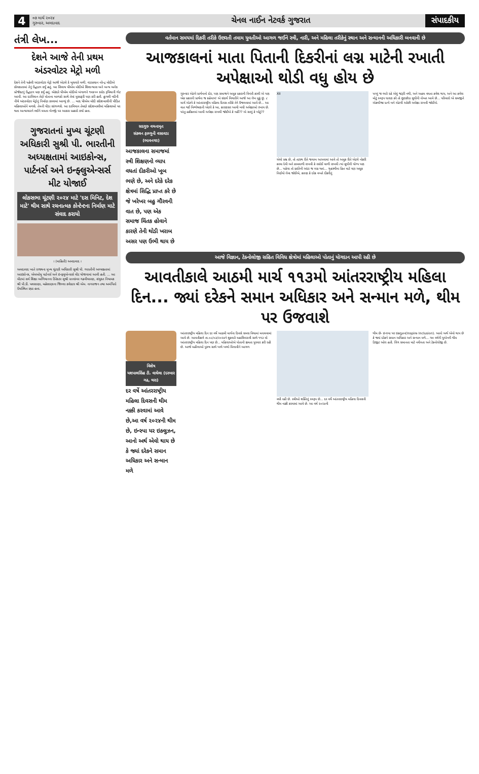4
૦૭ માર્ચ ૨૦૨૪
ગુરુવાર, અમદાવાદ
ચેનલ નાઈન નેટવર્ક ગુજરાત સંપાદકીય
તંત્રી લેખ...
દેશને આજે તેની પ્રથમ અંડરવોટર મેટ્રો મળી
દેશને તેની પહેલી અંડરવોટર મેટ્રો આજે એટલે કે બુધવારે મળી. વડાપ્રધાન નરેન્દ્ર મોદીએ કોલકાતામાં તેનું ઉદ્ઘાટન કર્યું હતું. આ સિવાય પીએમ મોદીએ શિલાન્યાસ અને અન્ય અનેક પ્રોજેક્ટનું ઉદ્ઘાટન પણ કર્યું હતું. એકંદરે પીએમ મોદીએ બંગાળને ૧૫૪૦૦ કરોડ રૂપિયાની ભેટ આપી. આ દરમિયાન તેણે પોતાના બાળકો સાથે તેમાં મુસાફરી પણ કરી હતી. હુગલી નદીની નીચે અંડરવોટર મેટ્રોનું નિર્માણ કરવામાં આવ્યું છે. ... બાદ પીએમ મોદી સંદેશખાલીની પીડિત મહિલાઓને મળશે. તેમની પીડા સાંભળશે. આ દરમિયાન તેમણે સંદેશખાલીમાં મહિલાઓ પર થતા અત્યાચારને લઈને મમતા બેનર્જી પર આકરા પ્રહારો કર્યા હતા.
ગુજરાતનાં મુખ્ય ચૂંટણી અધિકારી સુશ્રી પી. ભારતીની અધ્યક્ષતામાં આઇકોન્સ, પાર્ટનર્સ અને ઇન્ફ્લુએન્સર્સ મીટ યોજાઈ
લોકસભા ચૂંટણી ૨૦૨૪ માટે 'દસ મિનિટ, દેશ માટે' થીમ સાથે રચનાત્મક કોન્ટેન્ટના નિર્માણ માટે સંવાદ કરાયો
। (માહિતી) અમદાવાદ ।
અમદાવાદ ખાતે રાજ્યના મુખ્ય ચૂંટણી અધિકારી સુશ્રી પી. ભારતીની અધ્યક્ષતામાં આઇકોન્સ, એમઓયુ પાર્ટનર્સ અને ઇન્ફ્લુએન્સર્સ મીટ યોજવામાં આવી હતી. ... આ મીટમાં સર્વ શિક્ષા અભિયાનના ડિરેક્ટર સુશ્રી રતનકંવર ગઢવીચારણ, સંયુક્ત નિયામક શ્રી પી.ડી. પલસાણા, મહેસાણાના જિલ્લા કલેક્ટર શ્રી એમ. નાગરાજન તથા અમંત્રિતો ઉપસ્થિત રહ્યા હતા.
વર્તમાન સમયમાં દિકરી તરીકે ઉછરતી તમામ યુવતીઓ આગળ જઈને સ્ત્રી, નારી, અને મહિલા તરીકેનું સ્થાન અને સન્માનની અધિકારી બનવાની છે
આજકાલનાં માતા પિતાની દિકરીનાં લગ્ન માટેની રખાતી અપેક્ષાઓ થોડી વધુ હોય છે
સદગુરુ વચનામૃત
સંકલન ફાલ્ગુની વસાવડા (ભાવનગર)
આજકાલના સમાજમાં સ્ત્રી શિક્ષણનો વ્યાપ વધતાં દીકરીઓ ખૂબ ભણે છે, અને દરેકે દરેક ક્ષેત્રમાં સિદ્ધિ પ્રાપ્ત કરે છે જે ખરેખર બહુ ગૌરવની વાત છે, પણ એક સમાજ ચિંતક હોવાને કારણે તેની થોડી ખરાબ અસર પણ ઉભી થાય છે
ગુરુવાર એટલે પ્રાર્થનાનો દોર, પણ સમાજને અમુક પ્રકારની વિનંતી કરવી એ પણ એક પ્રકારની પ્રાર્થના જ કહેવાય! એ સંદર્ભ વિચારીને આજે આ લેખ મુકું છું. ૮ માર્ચ એટલે કે આંતરરાષ્ટ્રીય મહિલા દિવસ તરીકે તેને ઉજવવામાં આવે છે... આ વાત થઈ વિશ્લેષણની એટલે કે આ, કારણસર આવી બધી અપેક્ષાઓ રખાય છે. પરંતુ હકીકતમાં આવી અપેક્ષા રાખવી જોઈએ કે નહીં?? એ સાચું કે ખોટું??
XII
એવો પ્રશ્ન છે, તો તટસ્થ રીતે જવાબ આપવામાં આવે તો અમુક રીતે એટલે નોકરી કરવા દેવી અને કામવાળી રાખવી કે રસોઈ વાળી રાખવી ત્યાં સુધીની યોગ્ય પણ છે... પહેલા તો જ્ઞાતિની અંદર જ લગ્ન થતાં... ગૃહસ્થીના હિત માટે પણ અમુક નિર્ણયો લેવા જોઈએ, કારણ કે દરેક વખતે દીકરીનું
પલ્લું જ ભારે રહે એવું જરૂરી નથી, અને અહમ વધતા કલેશ થાય, અને આ કલેશ મોટું સ્વરૂપ ધારણ કરે તો છૂટાછેડા સુધીની નોબત આવે છે... પરિવારો એ સમજીને એકબીજા પ્રત્યે બને એટલી ઓછી અપેક્ષા રાખવી જોઈએ.
આજે વિજ્ઞાન, ટેક્નોલોજી સહિત વિવિધ ક્ષેત્રોમાં મહિલાઓ પોતાનું યોગદાન આપી રહી છે
આવતીકાલે આઠમી માર્ચ ૧૧૩મો આંતરરાષ્ટ્રીય મહિલા દિન... જ્યાં દરેકને સમાન અધિકાર અને સન્માન મળે, થીમ પર ઉજવાશે
વિશેષ
યશપાલસિંહ ટી. વાઘેલા (દરબાર ગઢ, થરા)
દર વર્ષે આંતરરાષ્ટ્રીય મહિલા દિવસની થીમ નક્કી કરવામાં આવે છે,આ વર્ષ ૨૦૨૪ની થીમ છે, ઇન્સ્પા યર ઇક્લુઝન, આનો અર્થ એવો થાય છે કે જ્યાં દરેકને સમાન અધિકાર અને સન્માન મળે
આંતરરાષ્ટ્રીય મહિલા દિન દર વર્ષે આઠમી માર્ચના દિવસે સમગ્ર વિશ્વમાં મનાવવામાં આવે છે. આવતીકાલે તા.૦૮/૦૩/૨૦૨૪ને શુક્રવારે મહાશિવરાત્રી સાથે ૧૧૩ મો આંતરરાષ્ટ્રીય મહિલા દિન પણ છે... મહિલાઓએ પોતાની ક્ષમતા પુરવાર કરી રહી છે. આજે મહીલાઓ પુરુષ સાથે ખભે ખભો મિલાવીને આગળ
વધી રહી છે. સ્ત્રીઓ શક્તિનું સ્વરૂપ છે... દર વર્ષે આંતરરાષ્ટ્રીય મહિલા દિવસની થીમ નક્કી કરવામાં આવે છે. આ વર્ષ ૨૦૨૪ની
થીમ છે- ઇન્સ્પા યર ઇક્લુઝન(Inspire Inclusion). આનો અર્થ એવો થાય છે કે જ્યાં દરેકને સમાન અધિકાર અને સન્માન મળે... ગત વર્ષની યુએનની થીમ ડિજીટ ઓલ હતી. લિંગ સમાનતા માટે નવીનતા અને ટેકનોલોજી છે.